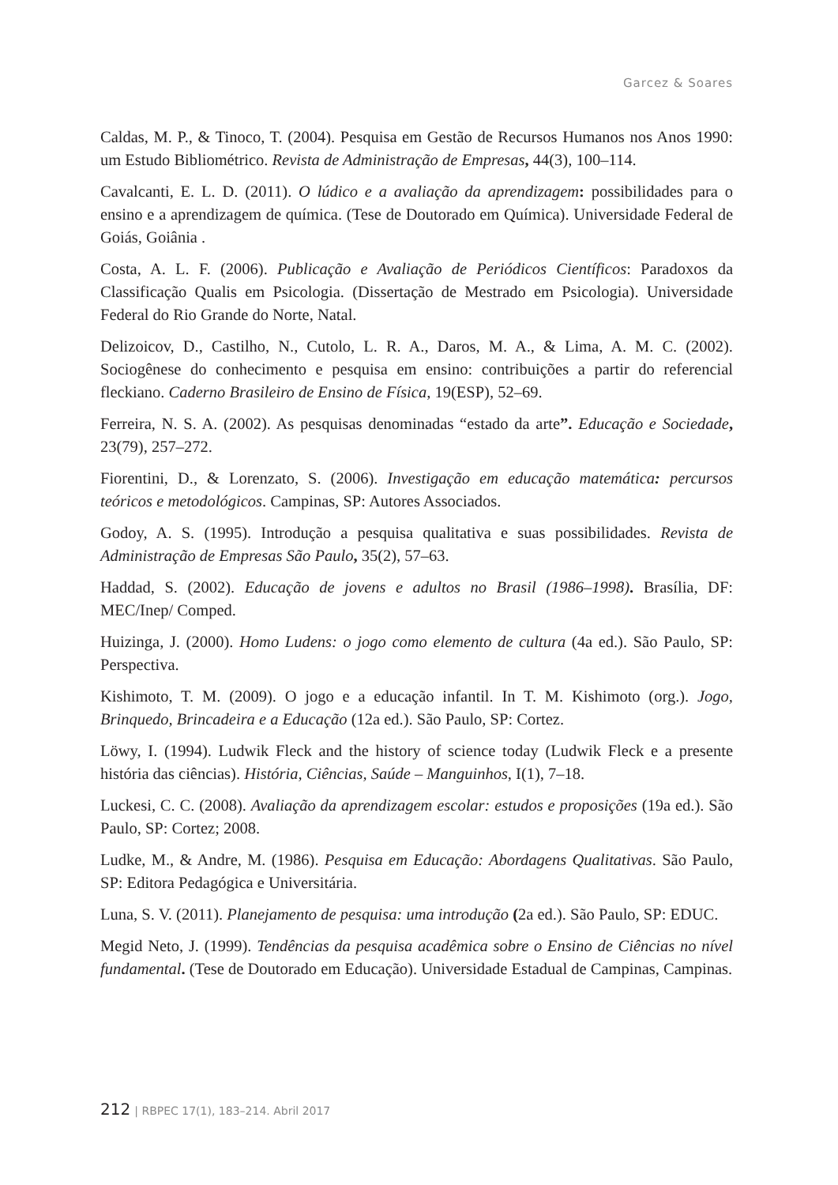Garcez & Soares
Caldas, M. P., & Tinoco, T. (2004). Pesquisa em Gestão de Recursos Humanos nos Anos 1990: um Estudo Bibliométrico. Revista de Administração de Empresas, 44(3), 100–114.
Cavalcanti, E. L. D. (2011). O lúdico e a avaliação da aprendizagem: possibilidades para o ensino e a aprendizagem de química. (Tese de Doutorado em Química). Universidade Federal de Goiás, Goiânia .
Costa, A. L. F. (2006). Publicação e Avaliação de Periódicos Científicos: Paradoxos da Classificação Qualis em Psicologia. (Dissertação de Mestrado em Psicologia). Universidade Federal do Rio Grande do Norte, Natal.
Delizoicov, D., Castilho, N., Cutolo, L. R. A., Daros, M. A., & Lima, A. M. C. (2002). Sociogênese do conhecimento e pesquisa em ensino: contribuições a partir do referencial fleckiano. Caderno Brasileiro de Ensino de Física, 19(ESP), 52–69.
Ferreira, N. S. A. (2002). As pesquisas denominadas “estado da arte”. Educação e Sociedade, 23(79), 257–272.
Fiorentini, D., & Lorenzato, S. (2006). Investigação em educação matemática: percursos teóricos e metodológicos. Campinas, SP: Autores Associados.
Godoy, A. S. (1995). Introdução a pesquisa qualitativa e suas possibilidades. Revista de Administração de Empresas São Paulo, 35(2), 57–63.
Haddad, S. (2002). Educação de jovens e adultos no Brasil (1986–1998). Brasília, DF: MEC/Inep/ Comped.
Huizinga, J. (2000). Homo Ludens: o jogo como elemento de cultura (4a ed.). São Paulo, SP: Perspectiva.
Kishimoto, T. M. (2009). O jogo e a educação infantil. In T. M. Kishimoto (org.). Jogo, Brinquedo, Brincadeira e a Educação (12a ed.). São Paulo, SP: Cortez.
Löwy, I. (1994). Ludwik Fleck and the history of science today (Ludwik Fleck e a presente história das ciências). História, Ciências, Saúde – Manguinhos, I(1), 7–18.
Luckesi, C. C. (2008). Avaliação da aprendizagem escolar: estudos e proposições (19a ed.). São Paulo, SP: Cortez; 2008.
Ludke, M., & Andre, M. (1986). Pesquisa em Educação: Abordagens Qualitativas. São Paulo, SP: Editora Pedagógica e Universitária.
Luna, S. V. (2011). Planejamento de pesquisa: uma introdução (2a ed.). São Paulo, SP: EDUC.
Megid Neto, J. (1999). Tendências da pesquisa acadêmica sobre o Ensino de Ciências no nível fundamental. (Tese de Doutorado em Educação). Universidade Estadual de Campinas, Campinas.
212 | RBPEC 17(1), 183–214. Abril 2017